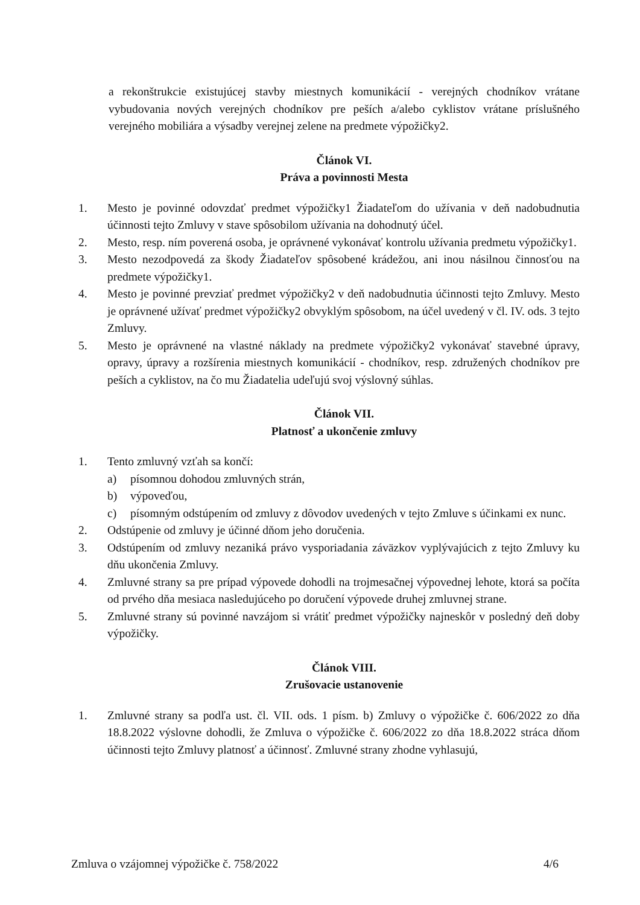a rekonštrukcie existujúcej stavby miestnych komunikácií - verejných chodníkov vrátane vybudovania nových verejných chodníkov pre peších a/alebo cyklistov vrátane príslušného verejného mobiliára a výsadby verejnej zelene na predmete výpožičky2.
Článok VI.
Práva a povinnosti Mesta
1. Mesto je povinné odovzdať predmet výpožičky1 Žiadateľom do užívania v deň nadobudnutia účinnosti tejto Zmluvy v stave spôsobilom užívania na dohodnutý účel.
2. Mesto, resp. ním poverená osoba, je oprávnené vykonávať kontrolu užívania predmetu výpožičky1.
3. Mesto nezodpovedá za škody Žiadateľov spôsobené krádežou, ani inou násilnou činnosťou na predmete výpožičky1.
4. Mesto je povinné prevziať predmet výpožičky2 v deň nadobudnutia účinnosti tejto Zmluvy. Mesto je oprávnené užívať predmet výpožičky2 obvyklým spôsobom, na účel uvedený v čl. IV. ods. 3 tejto Zmluvy.
5. Mesto je oprávnené na vlastné náklady na predmete výpožičky2 vykonávať stavebné úpravy, opravy, úpravy a rozšírenia miestnych komunikácií - chodníkov, resp. združených chodníkov pre peších a cyklistov, na čo mu Žiadatelia udeľujú svoj výslovný súhlas.
Článok VII.
Platnosť a ukončenie zmluvy
1. Tento zmluvný vzťah sa končí:
a) písomnou dohodou zmluvných strán,
b) výpoveďou,
c) písomným odstúpením od zmluvy z dôvodov uvedených v tejto Zmluve s účinkami ex nunc.
2. Odstúpenie od zmluvy je účinné dňom jeho doručenia.
3. Odstúpením od zmluvy nezaniká právo vysporiadania záväzkov vyplývajúcich z tejto Zmluvy ku dňu ukončenia Zmluvy.
4. Zmluvné strany sa pre prípad výpovede dohodli na trojmesačnej výpovednej lehote, ktorá sa počíta od prvého dňa mesiaca nasledujúceho po doručení výpovede druhej zmluvnej strane.
5. Zmluvné strany sú povinné navzájom si vrátiť predmet výpožičky najneskôr v posledný deň doby výpožičky.
Článok VIII.
Zrušovacie ustanovenie
1. Zmluvné strany sa podľa ust. čl. VII. ods. 1 písm. b) Zmluvy o výpožičke č. 606/2022 zo dňa 18.8.2022 výslovne dohodli, že Zmluva o výpožičke č. 606/2022 zo dňa 18.8.2022 stráca dňom účinnosti tejto Zmluvy platnosť a účinnosť. Zmluvné strany zhodne vyhlasujú,
Zmluva o vzájomnej výpožičke č. 758/2022 4/6